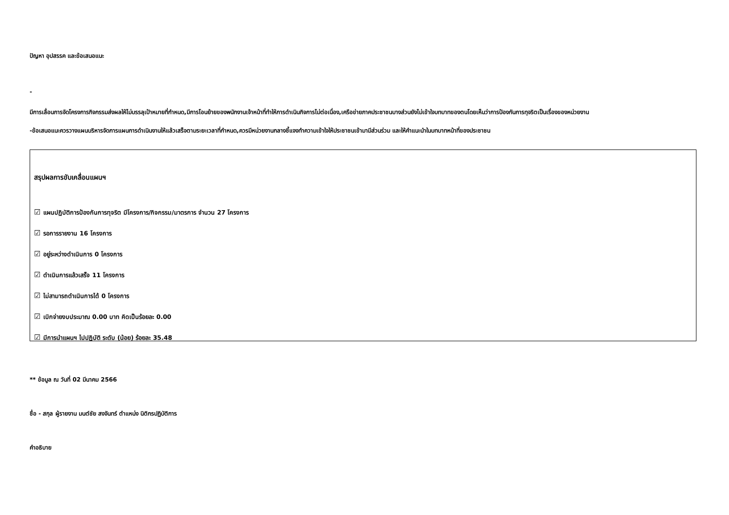ปัญหา อุปสรรค และข้อเสนอแนะ
-
มีการเลื่อนการจัดโครงการกิจกรรมส่งผลให้ไม่บรรลุเป้าหมายที่กำหนด,มีการโอนย้ายของพนักงานเจ้าหน้าที่ทำให้การดำเนินกิจการไม่ต่อเนื่อง,เครือข่ายภาคประชาชนบางส่วนยังไม่เข้าใจบทบาทของตนโดยเห็นว่าการป้องกันการทุจริตเป็นเรื่องของหน่วยงาน
-ข้อเสนอแนะควรวางแผนบริหารจัดการแผนการดำเนินงานให้แล้วเสร็จตามระยะเวลาที่กำหนด,ควรมีหน่วยงานกลางชี้แจงทำความเข้าใจให้ประชาชนเข้ามามีส่วนร่วม และให้คำแนะนำในบทบาทหน้าที่ของประชาชน
สรุปผลการขับเคลื่อนแผนฯ
☑ แผนปฏิบัติการป้องกันการทุจริต มีโครงการ/กิจกรรม/มาตรการ จำนวน 27 โครงการ
☑ รอการรายงาน 16 โครงการ
☑ อยู่ระหว่างดำเนินการ 0 โครงการ
☑ ดำเนินการแล้วเสร็จ 11 โครงการ
☑ ไม่สามารถดำเนินการได้ 0 โครงการ
☑ เบิกจ่ายงบประมาณ 0.00 บาท คิดเป็นร้อยละ 0.00
☑ มีการนำแผนฯ ไปปฏิบัติ ระดับ (น้อย) ร้อยละ 35.48
** ข้อมูล ณ วันที่ 02 มีนาคม 2566
ชื่อ - สกุล ผู้รายงาน มนต์ชัย สงจันทร์ ตำแหน่ง นิติกรปฏิบัติการ
คำอธิบาย